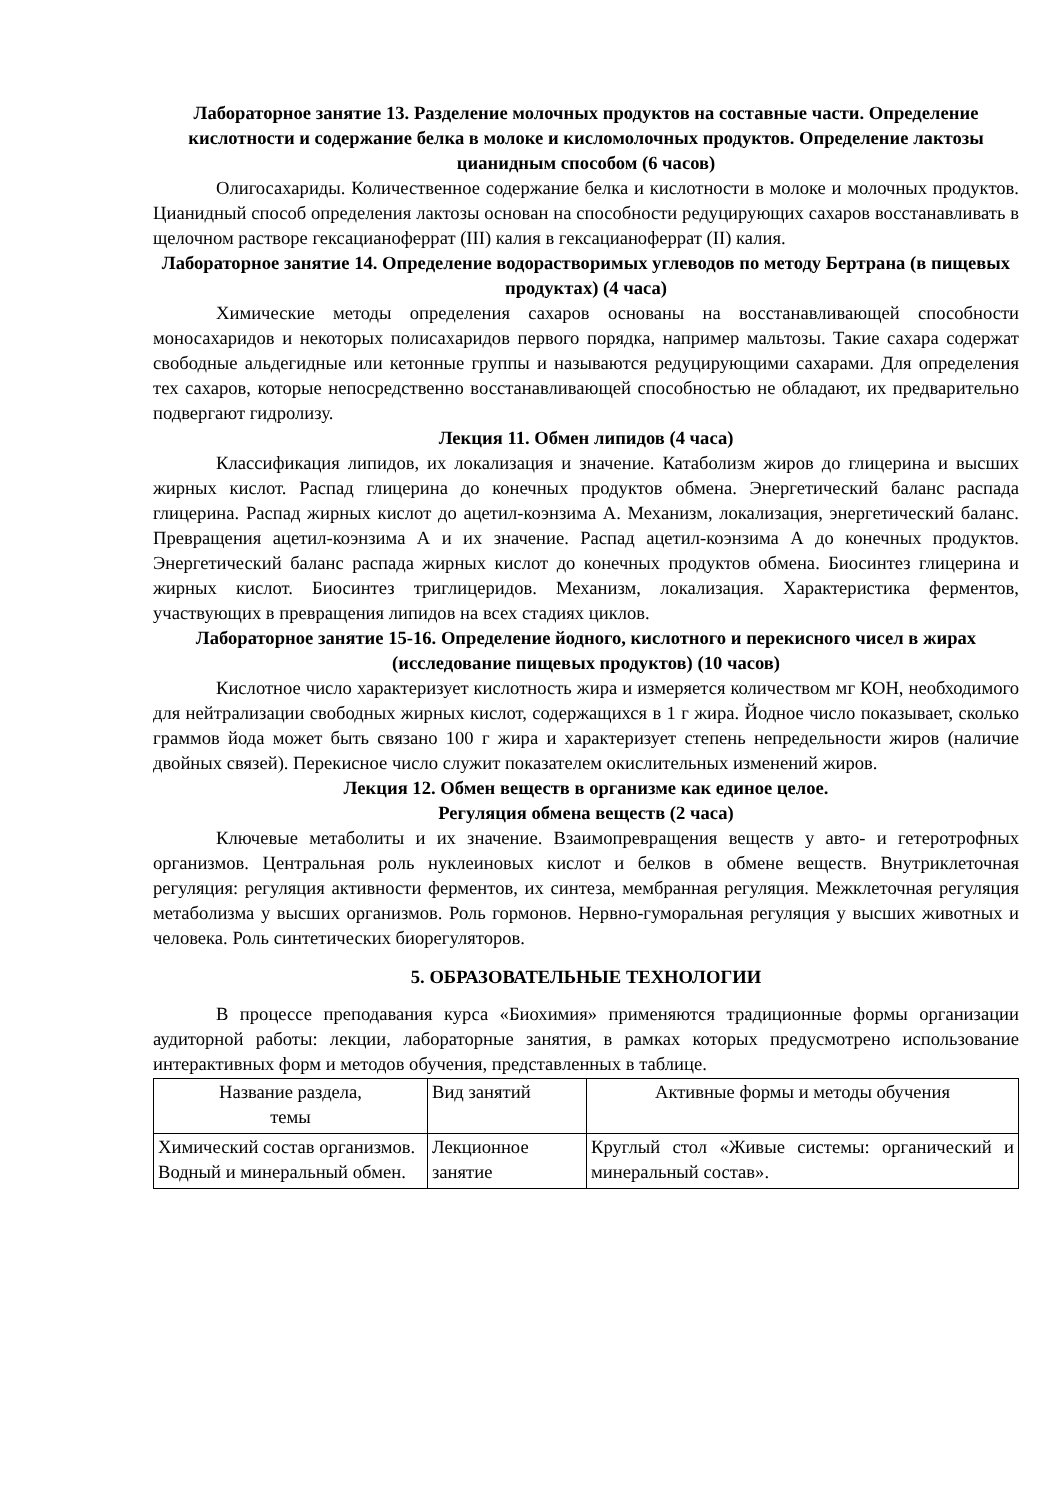Лабораторное занятие 13. Разделение молочных продуктов на составные части. Определение кислотности и содержание белка в молоке и кисломолочных продуктов. Определение лактозы цианидным способом (6 часов)
Олигосахариды. Количественное содержание белка и кислотности в молоке и молочных продуктов. Цианидный способ определения лактозы основан на способности редуцирующих сахаров восстанавливать в щелочном растворе гексацианоферрат (III) калия в гексацианоферрат (II) калия.
Лабораторное занятие 14. Определение водорастворимых углеводов по методу Бертрана (в пищевых продуктах) (4 часа)
Химические методы определения сахаров основаны на восстанавливающей способности моносахаридов и некоторых полисахаридов первого порядка, например мальтозы. Такие сахара содержат свободные альдегидные или кетонные группы и называются редуцирующими сахарами. Для определения тех сахаров, которые непосредственно восстанавливающей способностью не обладают, их предварительно подвергают гидролизу.
Лекция 11. Обмен липидов (4 часа)
Классификация липидов, их локализация и значение. Катаболизм жиров до глицерина и высших жирных кислот. Распад глицерина до конечных продуктов обмена. Энергетический баланс распада глицерина. Распад жирных кислот до ацетил-коэнзима А. Механизм, локализация, энергетический баланс. Превращения ацетил-коэнзима А и их значение. Распад ацетил-коэнзима А до конечных продуктов. Энергетический баланс распада жирных кислот до конечных продуктов обмена. Биосинтез глицерина и жирных кислот. Биосинтез триглицеридов. Механизм, локализация. Характеристика ферментов, участвующих в превращения липидов на всех стадиях циклов.
Лабораторное занятие 15-16. Определение йодного, кислотного и перекисного чисел в жирах (исследование пищевых продуктов) (10 часов)
Кислотное число характеризует кислотность жира и измеряется количеством мг КОН, необходимого для нейтрализации свободных жирных кислот, содержащихся в 1 г жира. Йодное число показывает, сколько граммов йода может быть связано 100 г жира и характеризует степень непредельности жиров (наличие двойных связей). Перекисное число служит показателем окислительных изменений жиров.
Лекция 12. Обмен веществ в организме как единое целое.
Регуляция обмена веществ (2 часа)
Ключевые метаболиты и их значение. Взаимопревращения веществ у авто- и гетеротрофных организмов. Центральная роль нуклеиновых кислот и белков в обмене веществ. Внутриклеточная регуляция: регуляция активности ферментов, их синтеза, мембранная регуляция. Межклеточная регуляция метаболизма у высших организмов. Роль гормонов. Нервно-гуморальная регуляция у высших животных и человека. Роль синтетических биорегуляторов.
5. ОБРАЗОВАТЕЛЬНЫЕ ТЕХНОЛОГИИ
В процессе преподавания курса «Биохимия» применяются традиционные формы организации аудиторной работы: лекции, лабораторные занятия, в рамках которых предусмотрено использование интерактивных форм и методов обучения, представленных в таблице.
| Название раздела, темы | Вид занятий | Активные формы и методы обучения |
| Химический состав организмов. Водный и минеральный обмен. | Лекционное занятие | Круглый стол «Живые системы: органический и минеральный состав». |